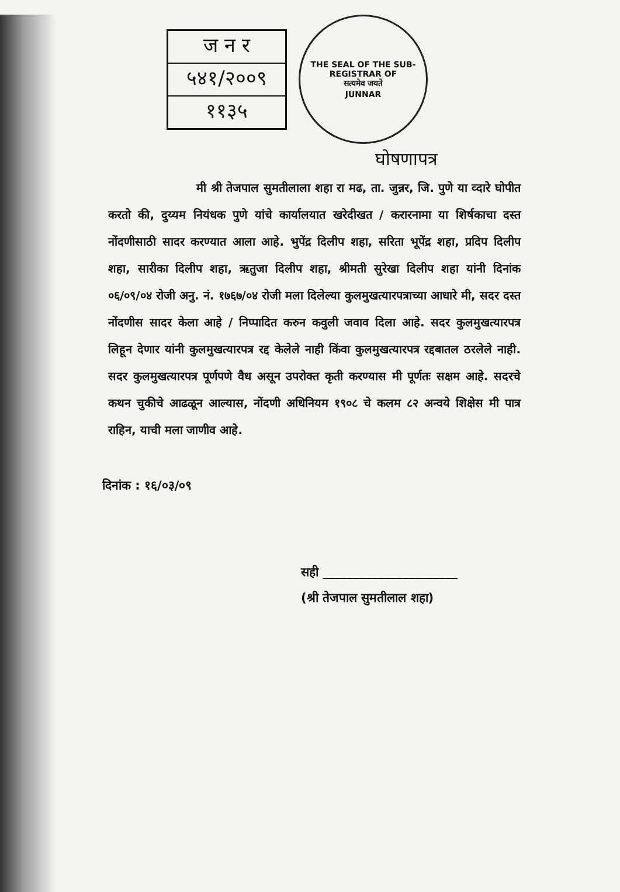ज न र
५४१/२००९
११३५
THE SEAL OF THE SUB-REGISTRAR OF
सत्यमेव जयते
JUNNAR
घोषणापत्र
मी श्री तेजपाल सुमतीलाला शहा रा मढ, ता. जुन्नर, जि. पुणे या व्दारे घोपीत करतो की, दुय्यम नियंधक पुणे यांचे कार्यालयात खरेदीखत / करारनामा या शिर्षकाचा दस्त नोंदणीसाठी सादर करण्यात आला आहे. भुपेंद्र दिलीप शहा, सरिता भूपेंद्र शहा, प्रदिप दिलीप शहा, सारीका दिलीप शहा, ऋतुजा दिलीप शहा, श्रीमती सुरेखा दिलीप शहा यांनी दिनांक ०६/०९/०४ रोजी अनु. नं. १७६७/०४ रोजी मला दिलेल्या कुलमुखत्यारपत्राच्या आधारे मी, सदर दस्त नोंदणीस सादर केला आहे / निप्पादित करुन कवुली जवाव दिला आहे. सदर कुलमुखत्यारपत्र लिहून देणार यांनी कुलमुखत्यारपत्र रद्द केलेले नाही किंवा कुलमुखत्यारपत्र रद्दबातल ठरलेले नाही. सदर कुलमुखत्यारपत्र पूर्णपणे वैध असून उपरोक्त कृती करण्यास मी पूर्णतः सक्षम आहे. सदरचे कथन चुकीचे आढळून आल्यास, नोंदणी अधिनियम १९०८ चे कलम ८२ अन्वये शिक्षेस मी पात्र राहिन, याची मला जाणीव आहे.
दिनांक : १६/०३/०९
सही ______________________
(श्री तेजपाल सुमतीलाल शहा)